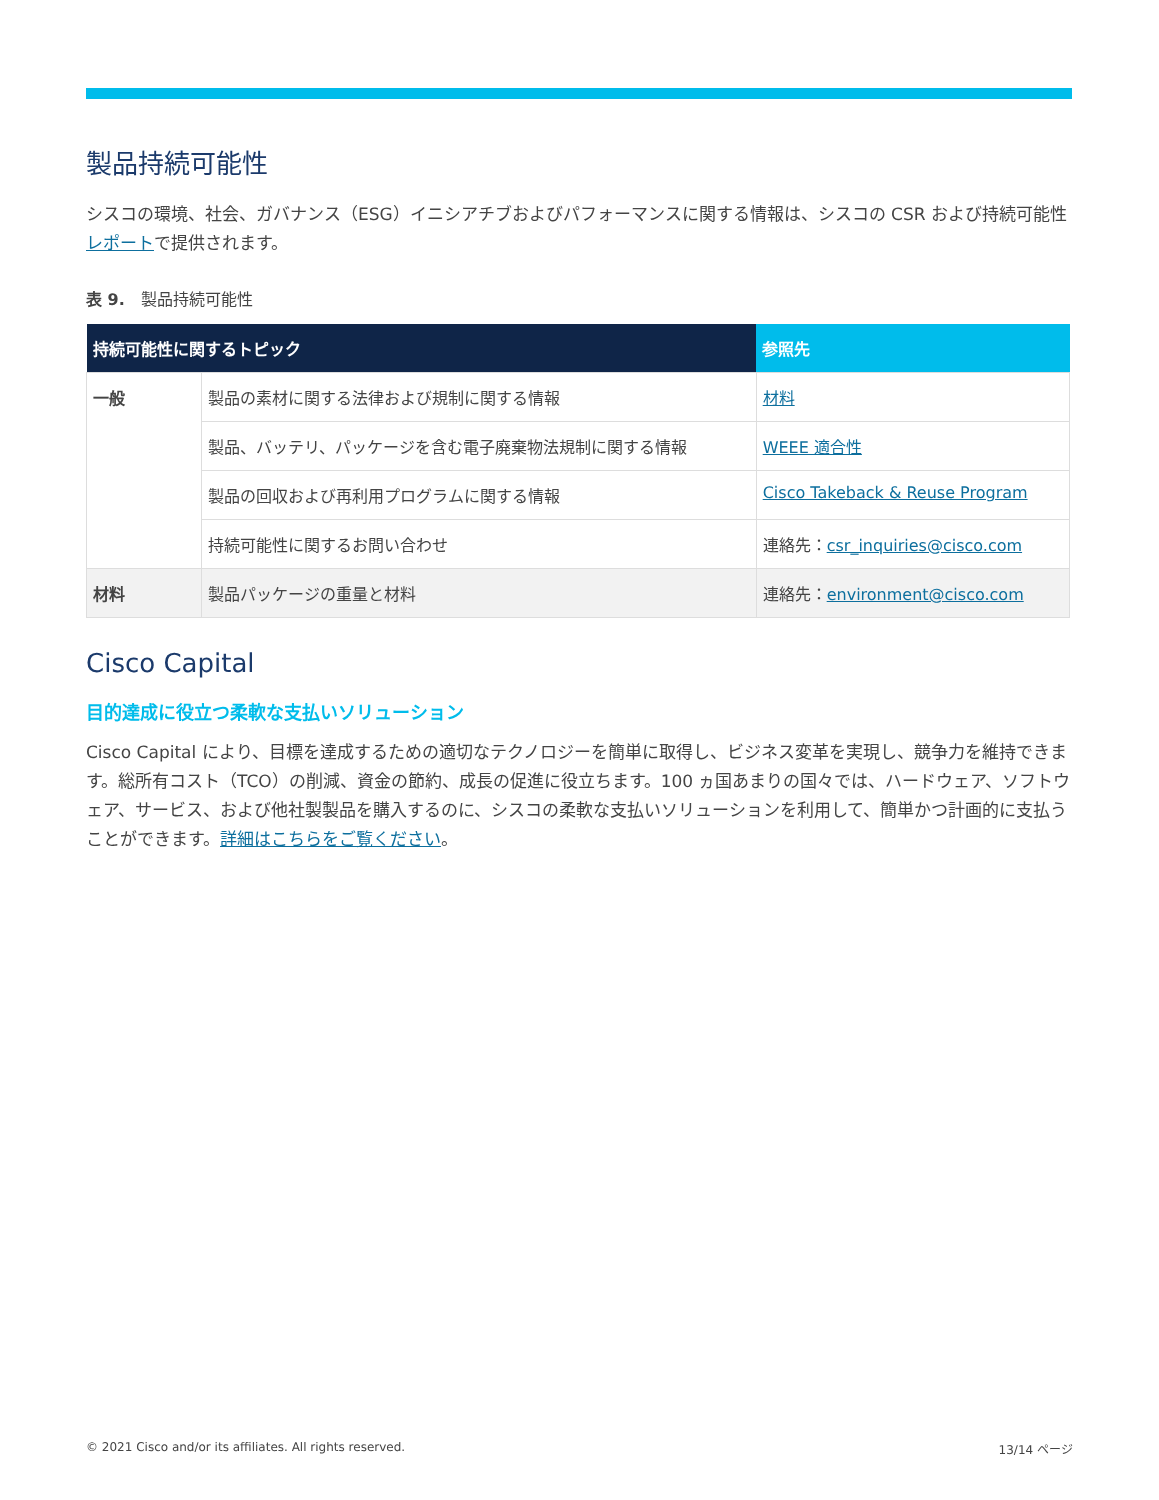製品持続可能性
シスコの環境、社会、ガバナンス（ESG）イニシアチブおよびパフォーマンスに関する情報は、シスコの CSR および持続可能性レポートで提供されます。
表 9.　製品持続可能性
| 持続可能性に関するトピック | | 参照先 |
| --- | --- | --- |
| 一般 | 製品の素材に関する法律および規制に関する情報 | 材料 |
| | 製品、バッテリ、パッケージを含む電子廃棄物法規制に関する情報 | WEEE 適合性 |
| | 製品の回収および再利用プログラムに関する情報 | Cisco Takeback & Reuse Program |
| | 持続可能性に関するお問い合わせ | 連絡先： csr_inquiries@cisco.com |
| 材料 | 製品パッケージの重量と材料 | 連絡先： environment@cisco.com |
Cisco Capital
目的達成に役立つ柔軟な支払いソリューション
Cisco Capital により、目標を達成するための適切なテクノロジーを簡単に取得し、ビジネス変革を実現し、競争力を維持できます。総所有コスト（TCO）の削減、資金の節約、成長の促進に役立ちます。100 ヵ国あまりの国々では、ハードウェア、ソフトウェア、サービス、および他社製製品を購入するのに、シスコの柔軟な支払いソリューションを利用して、簡単かつ計画的に支払うことができます。詳細はこちらをご覧ください。
© 2021 Cisco and/or its affiliates. All rights reserved. 13/14 ページ